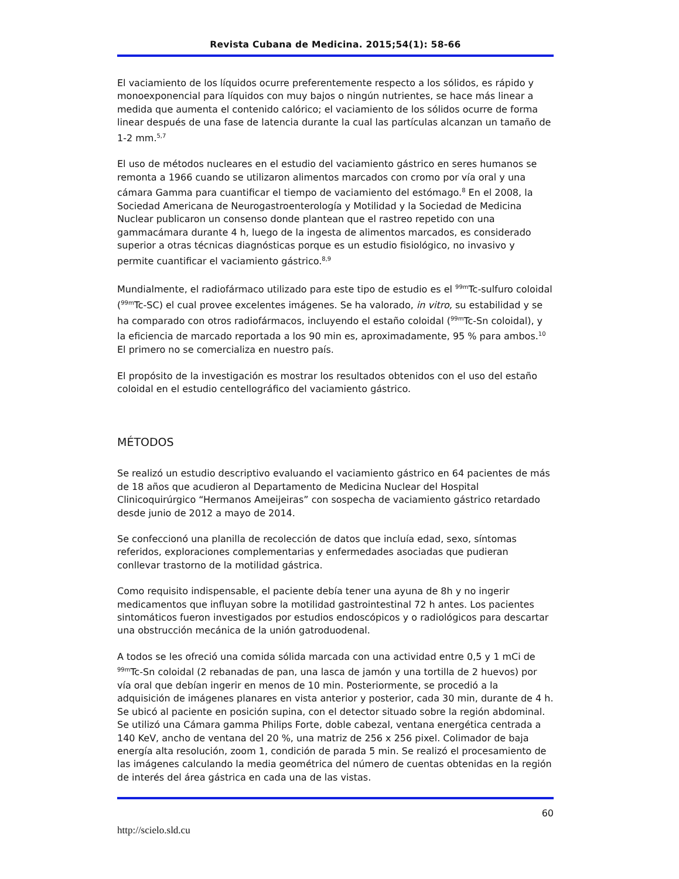Revista Cubana de Medicina. 2015;54(1): 58-66
El vaciamiento de los líquidos ocurre preferentemente respecto a los sólidos, es rápido y monoexponencial para líquidos con muy bajos o ningún nutrientes, se hace más linear a medida que aumenta el contenido calórico; el vaciamiento de los sólidos ocurre de forma linear después de una fase de latencia durante la cual las partículas alcanzan un tamaño de 1-2 mm.<sup>5,7</sup>
El uso de métodos nucleares en el estudio del vaciamiento gástrico en seres humanos se remonta a 1966 cuando se utilizaron alimentos marcados con cromo por vía oral y una cámara Gamma para cuantificar el tiempo de vaciamiento del estómago.<sup>8</sup> En el 2008, la Sociedad Americana de Neurogastroenterología y Motilidad y la Sociedad de Medicina Nuclear publicaron un consenso donde plantean que el rastreo repetido con una gammacámara durante 4 h, luego de la ingesta de alimentos marcados, es considerado superior a otras técnicas diagnósticas porque es un estudio fisiológico, no invasivo y permite cuantificar el vaciamiento gástrico.<sup>8,9</sup>
Mundialmente, el radiofármaco utilizado para este tipo de estudio es el <sup>99m</sup>Tc-sulfuro coloidal (<sup>99m</sup>Tc-SC) el cual provee excelentes imágenes. Se ha valorado, in vitro, su estabilidad y se ha comparado con otros radiofármacos, incluyendo el estaño coloidal (<sup>99m</sup>Tc-Sn coloidal), y la eficiencia de marcado reportada a los 90 min es, aproximadamente, 95 % para ambos.<sup>10</sup> El primero no se comercializa en nuestro país.
El propósito de la investigación es mostrar los resultados obtenidos con el uso del estaño coloidal en el estudio centellográfico del vaciamiento gástrico.
MÉTODOS
Se realizó un estudio descriptivo evaluando el vaciamiento gástrico en 64 pacientes de más de 18 años que acudieron al Departamento de Medicina Nuclear del Hospital Clinicoquirúrgico “Hermanos Ameijeiras” con sospecha de vaciamiento gástrico retardado desde junio de 2012 a mayo de 2014.
Se confeccionó una planilla de recolección de datos que incluía edad, sexo, síntomas referidos, exploraciones complementarias y enfermedades asociadas que pudieran conllevar trastorno de la motilidad gástrica.
Como requisito indispensable, el paciente debía tener una ayuna de 8h y no ingerir medicamentos que influyan sobre la motilidad gastrointestinal 72 h antes. Los pacientes sintomáticos fueron investigados por estudios endoscópicos y o radiológicos para descartar una obstrucción mecánica de la unión gatroduodenal.
A todos se les ofreció una comida sólida marcada con una actividad entre 0,5 y 1 mCi de <sup>99m</sup>Tc-Sn coloidal (2 rebanadas de pan, una lasca de jamón y una tortilla de 2 huevos) por vía oral que debían ingerir en menos de 10 min. Posteriormente, se procedió a la adquisición de imágenes planares en vista anterior y posterior, cada 30 min, durante de 4 h. Se ubicó al paciente en posición supina, con el detector situado sobre la región abdominal. Se utilizó una Cámara gamma Philips Forte, doble cabezal, ventana energética centrada a 140 KeV, ancho de ventana del 20 %, una matriz de 256 x 256 pixel. Colimador de baja energía alta resolución, zoom 1, condición de parada 5 min. Se realizó el procesamiento de las imágenes calculando la media geométrica del número de cuentas obtenidas en la región de interés del área gástrica en cada una de las vistas.
60
http://scielo.sld.cu